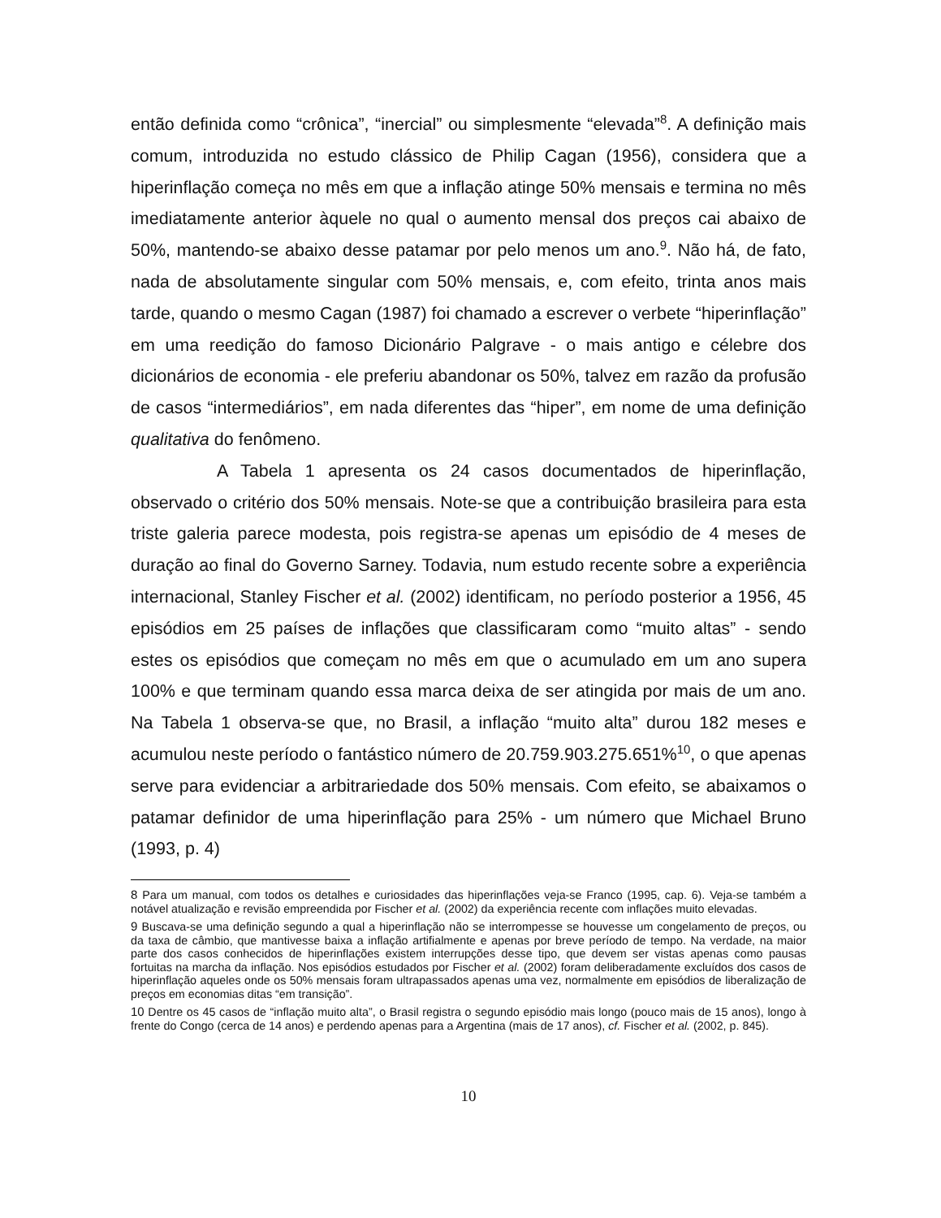então definida como “crônica”, “inercial” ou simplesmente “elevada”<sup>8</sup>. A definição mais comum, introduzida no estudo clássico de Philip Cagan (1956), considera que a hiperinflação começa no mês em que a inflação atinge 50% mensais e termina no mês imediatamente anterior àquele no qual o aumento mensal dos preços cai abaixo de 50%, mantendo-se abaixo desse patamar por pelo menos um ano.<sup>9</sup>. Não há, de fato, nada de absolutamente singular com 50% mensais, e, com efeito, trinta anos mais tarde, quando o mesmo Cagan (1987) foi chamado a escrever o verbete “hiperinflação” em uma reedição do famoso Dicionário Palgrave - o mais antigo e célebre dos dicionários de economia - ele preferiu abandonar os 50%, talvez em razão da profusão de casos “intermediários”, em nada diferentes das “hiper”, em nome de uma definição qualitativa do fenômeno.
A Tabela 1 apresenta os 24 casos documentados de hiperinflação, observado o critério dos 50% mensais. Note-se que a contribuição brasileira para esta triste galeria parece modesta, pois registra-se apenas um episódio de 4 meses de duração ao final do Governo Sarney. Todavia, num estudo recente sobre a experiência internacional, Stanley Fischer et al. (2002) identificam, no período posterior a 1956, 45 episódios em 25 países de inflações que classificaram como “muito altas” - sendo estes os episódios que começam no mês em que o acumulado em um ano supera 100% e que terminam quando essa marca deixa de ser atingida por mais de um ano. Na Tabela 1 observa-se que, no Brasil, a inflação “muito alta” durou 182 meses e acumulou neste período o fantástico número de 20.759.903.275.651%<sup>10</sup>, o que apenas serve para evidenciar a arbitrariedade dos 50% mensais. Com efeito, se abaixamos o patamar definidor de uma hiperinflação para 25% - um número que Michael Bruno (1993, p. 4)
<sup>8</sup> Para um manual, com todos os detalhes e curiosidades das hiperinflações veja-se Franco (1995, cap. 6). Veja-se também a notável atualização e revisão empreendida por Fischer et al. (2002) da experiência recente com inflações muito elevadas.
<sup>9</sup> Buscava-se uma definição segundo a qual a hiperinflação não se interrompesse se houvesse um congelamento de preços, ou da taxa de câmbio, que mantivesse baixa a inflação artifialmente e apenas por breve período de tempo. Na verdade, na maior parte dos casos conhecidos de hiperinflações existem interrupções desse tipo, que devem ser vistas apenas como pausas fortuitas na marcha da inflação. Nos episódios estudados por Fischer et al. (2002) foram deliberadamente excluídos dos casos de hiperinflação aqueles onde os 50% mensais foram ultrapassados apenas uma vez, normalmente em episódios de liberalização de preços em economias ditas “em transição”.
<sup>10</sup> Dentre os 45 casos de “inflação muito alta”, o Brasil registra o segundo episódio mais longo (pouco mais de 15 anos), longo à frente do Congo (cerca de 14 anos) e perdendo apenas para a Argentina (mais de 17 anos), cf. Fischer et al. (2002, p. 845).
10